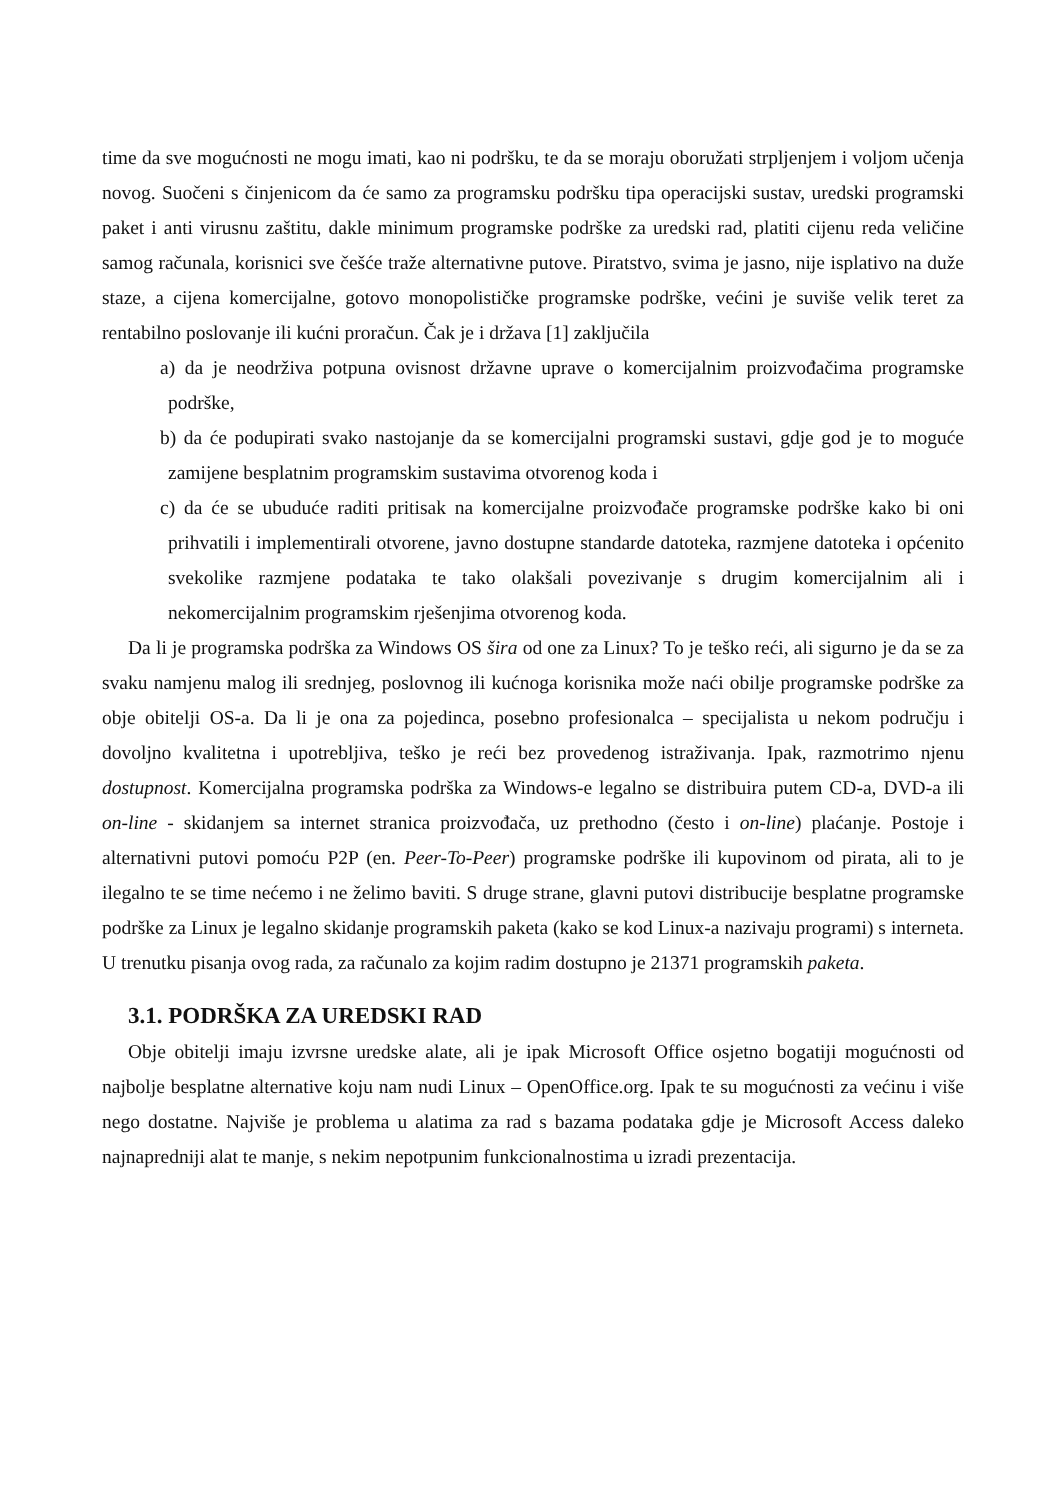time da sve mogućnosti ne mogu imati, kao ni podršku, te da se moraju oboružati strpljenjem i voljom učenja novog. Suočeni s činjenicom da će samo za programsku podršku tipa operacijski sustav, uredski programski paket i anti virusnu zaštitu, dakle minimum programske podrške za uredski rad, platiti cijenu reda veličine samog računala, korisnici sve češće traže alternativne putove. Piratstvo, svima je jasno, nije isplativo na duže staze, a cijena komercijalne, gotovo monopolističke programske podrške, većini je suviše velik teret za rentabilno poslovanje ili kućni proračun. Čak je i država [1] zaključila
a) da je neodrživa potpuna ovisnost državne uprave o komercijalnim proizvođačima programske podrške,
b) da će podupirati svako nastojanje da se komercijalni programski sustavi, gdje god je to moguće zamijene besplatnim programskim sustavima otvorenog koda i
c) da će se ubuduće raditi pritisak na komercijalne proizvođače programske podrške kako bi oni prihvatili i implementirali otvorene, javno dostupne standarde datoteka, razmjene datoteka i općenito svekolike razmjene podataka te tako olakšali povezivanje s drugim komercijalnim ali i nekomercijalnim programskim rješenjima otvorenog koda.
Da li je programska podrška za Windows OS šira od one za Linux? To je teško reći, ali sigurno je da se za svaku namjenu malog ili srednjeg, poslovnog ili kućnoga korisnika može naći obilje programske podrške za obje obitelji OS-a. Da li je ona za pojedinca, posebno profesionalca – specijalista u nekom području i dovoljno kvalitetna i upotrebljiva, teško je reći bez provedenog istraživanja. Ipak, razmotrimo njenu dostupnost. Komercijalna programska podrška za Windows-e legalno se distribuira putem CD-a, DVD-a ili on-line - skidanjem sa internet stranica proizvođača, uz prethodno (često i on-line) plaćanje. Postoje i alternativni putovi pomoću P2P (en. Peer-To-Peer) programske podrške ili kupovinom od pirata, ali to je ilegalno te se time nećemo i ne želimo baviti. S druge strane, glavni putovi distribucije besplatne programske podrške za Linux je legalno skidanje programskih paketa (kako se kod Linux-a nazivaju programi) s interneta. U trenutku pisanja ovog rada, za računalo za kojim radim dostupno je 21371 programskih paketa.
3.1. PODRŠKA ZA UREDSKI RAD
Obje obitelji imaju izvrsne uredske alate, ali je ipak Microsoft Office osjetno bogatiji mogućnosti od najbolje besplatne alternative koju nam nudi Linux – OpenOffice.org. Ipak te su mogućnosti za većinu i više nego dostatne. Najviše je problema u alatima za rad s bazama podataka gdje je Microsoft Access daleko najnapredniji alat te manje, s nekim nepotpunim funkcionalnostima u izradi prezentacija.